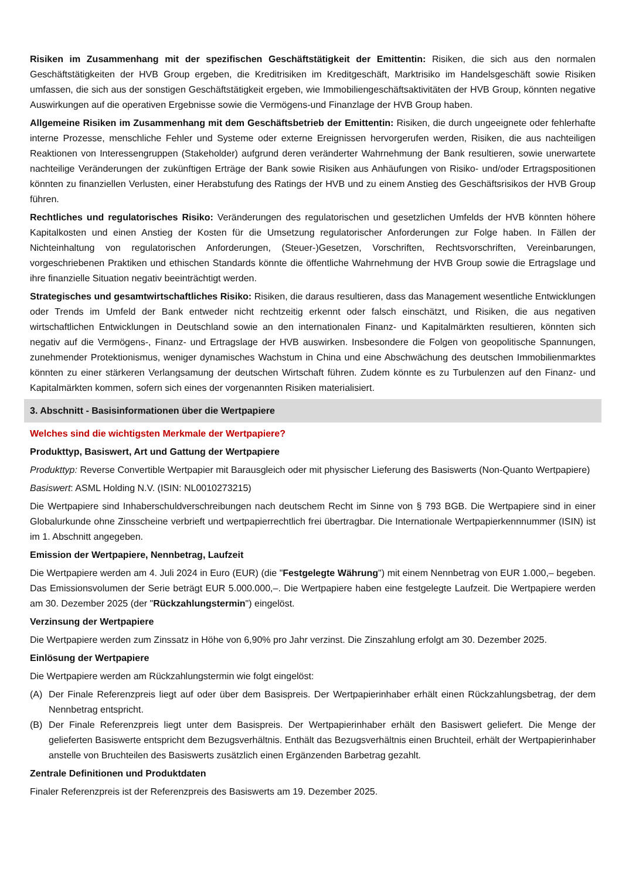Risiken im Zusammenhang mit der spezifischen Geschäftstätigkeit der Emittentin: Risiken, die sich aus den normalen Geschäftstätigkeiten der HVB Group ergeben, die Kreditrisiken im Kreditgeschäft, Marktrisiko im Handelsgeschäft sowie Risiken umfassen, die sich aus der sonstigen Geschäftstätigkeit ergeben, wie Immobiliengeschäftsaktivitäten der HVB Group, könnten negative Auswirkungen auf die operativen Ergebnisse sowie die Vermögens-und Finanzlage der HVB Group haben.
Allgemeine Risiken im Zusammenhang mit dem Geschäftsbetrieb der Emittentin: Risiken, die durch ungeeignete oder fehlerhafte interne Prozesse, menschliche Fehler und Systeme oder externe Ereignissen hervorgerufen werden, Risiken, die aus nachteiligen Reaktionen von Interessengruppen (Stakeholder) aufgrund deren veränderter Wahrnehmung der Bank resultieren, sowie unerwartete nachteilige Veränderungen der zukünftigen Erträge der Bank sowie Risiken aus Anhäufungen von Risiko- und/oder Ertragspositionen könnten zu finanziellen Verlusten, einer Herabstufung des Ratings der HVB und zu einem Anstieg des Geschäftsrisikos der HVB Group führen.
Rechtliches und regulatorisches Risiko: Veränderungen des regulatorischen und gesetzlichen Umfelds der HVB könnten höhere Kapitalkosten und einen Anstieg der Kosten für die Umsetzung regulatorischer Anforderungen zur Folge haben. In Fällen der Nichteinhaltung von regulatorischen Anforderungen, (Steuer-)Gesetzen, Vorschriften, Rechtsvorschriften, Vereinbarungen, vorgeschriebenen Praktiken und ethischen Standards könnte die öffentliche Wahrnehmung der HVB Group sowie die Ertragslage und ihre finanzielle Situation negativ beeinträchtigt werden.
Strategisches und gesamtwirtschaftliches Risiko: Risiken, die daraus resultieren, dass das Management wesentliche Entwicklungen oder Trends im Umfeld der Bank entweder nicht rechtzeitig erkennt oder falsch einschätzt, und Risiken, die aus negativen wirtschaftlichen Entwicklungen in Deutschland sowie an den internationalen Finanz- und Kapitalmärkten resultieren, könnten sich negativ auf die Vermögens-, Finanz- und Ertragslage der HVB auswirken. Insbesondere die Folgen von geopolitische Spannungen, zunehmender Protektionismus, weniger dynamisches Wachstum in China und eine Abschwächung des deutschen Immobilienmarktes könnten zu einer stärkeren Verlangsamung der deutschen Wirtschaft führen. Zudem könnte es zu Turbulenzen auf den Finanz- und Kapitalmärkten kommen, sofern sich eines der vorgenannten Risiken materialisiert.
3. Abschnitt - Basisinformationen über die Wertpapiere
Welches sind die wichtigsten Merkmale der Wertpapiere?
Produkttyp, Basiswert, Art und Gattung der Wertpapiere
Produkttyp: Reverse Convertible Wertpapier mit Barausgleich oder mit physischer Lieferung des Basiswerts (Non-Quanto Wertpapiere)
Basiswert: ASML Holding N.V. (ISIN: NL0010273215)
Die Wertpapiere sind Inhaberschuldverschreibungen nach deutschem Recht im Sinne von § 793 BGB. Die Wertpapiere sind in einer Globalurkunde ohne Zinsscheine verbrieft und wertpapierrechtlich frei übertragbar. Die Internationale Wertpapierkennnummer (ISIN) ist im 1. Abschnitt angegeben.
Emission der Wertpapiere, Nennbetrag, Laufzeit
Die Wertpapiere werden am 4. Juli 2024 in Euro (EUR) (die "Festgelegte Währung") mit einem Nennbetrag von EUR 1.000,– begeben. Das Emissionsvolumen der Serie beträgt EUR 5.000.000,–. Die Wertpapiere haben eine festgelegte Laufzeit. Die Wertpapiere werden am 30. Dezember 2025 (der "Rückzahlungstermin") eingelöst.
Verzinsung der Wertpapiere
Die Wertpapiere werden zum Zinssatz in Höhe von 6,90% pro Jahr verzinst. Die Zinszahlung erfolgt am 30. Dezember 2025.
Einlösung der Wertpapiere
Die Wertpapiere werden am Rückzahlungstermin wie folgt eingelöst:
(A) Der Finale Referenzpreis liegt auf oder über dem Basispreis. Der Wertpapierinhaber erhält einen Rückzahlungsbetrag, der dem Nennbetrag entspricht.
(B) Der Finale Referenzpreis liegt unter dem Basispreis. Der Wertpapierinhaber erhält den Basiswert geliefert. Die Menge der gelieferten Basiswerte entspricht dem Bezugsverhältnis. Enthält das Bezugsverhältnis einen Bruchteil, erhält der Wertpapierinhaber anstelle von Bruchteilen des Basiswerts zusätzlich einen Ergänzenden Barbetrag gezahlt.
Zentrale Definitionen und Produktdaten
Finaler Referenzpreis ist der Referenzpreis des Basiswerts am 19. Dezember 2025.